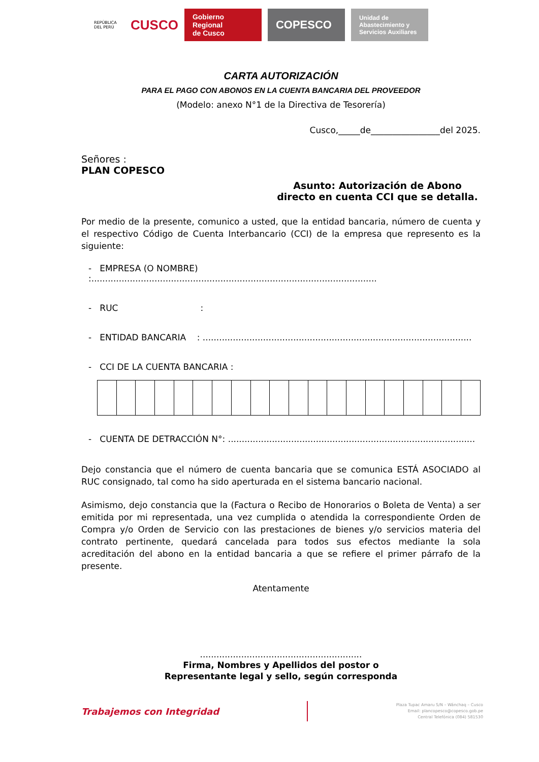REPÚBLICA DEL PERÚ
CUSCO
Gobierno Regional
de Cusco
COPESCO
Unidad de
Abastecimiento y
Servicios Auxiliares
CARTA AUTORIZACIÓN
PARA EL PAGO CON ABONOS EN LA CUENTA BANCARIA DEL PROVEEDOR
(Modelo: anexo N°1 de la Directiva de Tesorería)
Cusco,_____de________________del 2025.
Señores :
PLAN COPESCO
Asunto: Autorización de Abono directo en cuenta CCI que se detalla.
Por medio de la presente, comunico a usted, que la entidad bancaria, número de cuenta y el respectivo Código de Cuenta Interbancario (CCI) de la empresa que represento es la siguiente:
- EMPRESA (O NOMBRE) :........................................................................................................
- RUC :
- ENTIDAD BANCARIA : ..................................................................................................
- CCI DE LA CUENTA BANCARIA :
- CUENTA DE DETRACCIÓN N°: ..........................................................................................
Dejo constancia que el número de cuenta bancaria que se comunica ESTÁ ASOCIADO al RUC consignado, tal como ha sido aperturada en el sistema bancario nacional.
Asimismo, dejo constancia que la (Factura o Recibo de Honorarios o Boleta de Venta) a ser emitida por mi representada, una vez cumplida o atendida la correspondiente Orden de Compra y/o Orden de Servicio con las prestaciones de bienes y/o servicios materia del contrato pertinente, quedará cancelada para todos sus efectos mediante la sola acreditación del abono en la entidad bancaria a que se refiere el primer párrafo de la presente.
Atentamente
...........................................................
Firma, Nombres y Apellidos del postor o
Representante legal y sello, según corresponda
Trabajemos con Integridad
Plaza Tupac Amaru S/N – Wánchaq – Cusco
Email: plancopesco@copesco.gob.pe
Central Telefónica (084) 581530